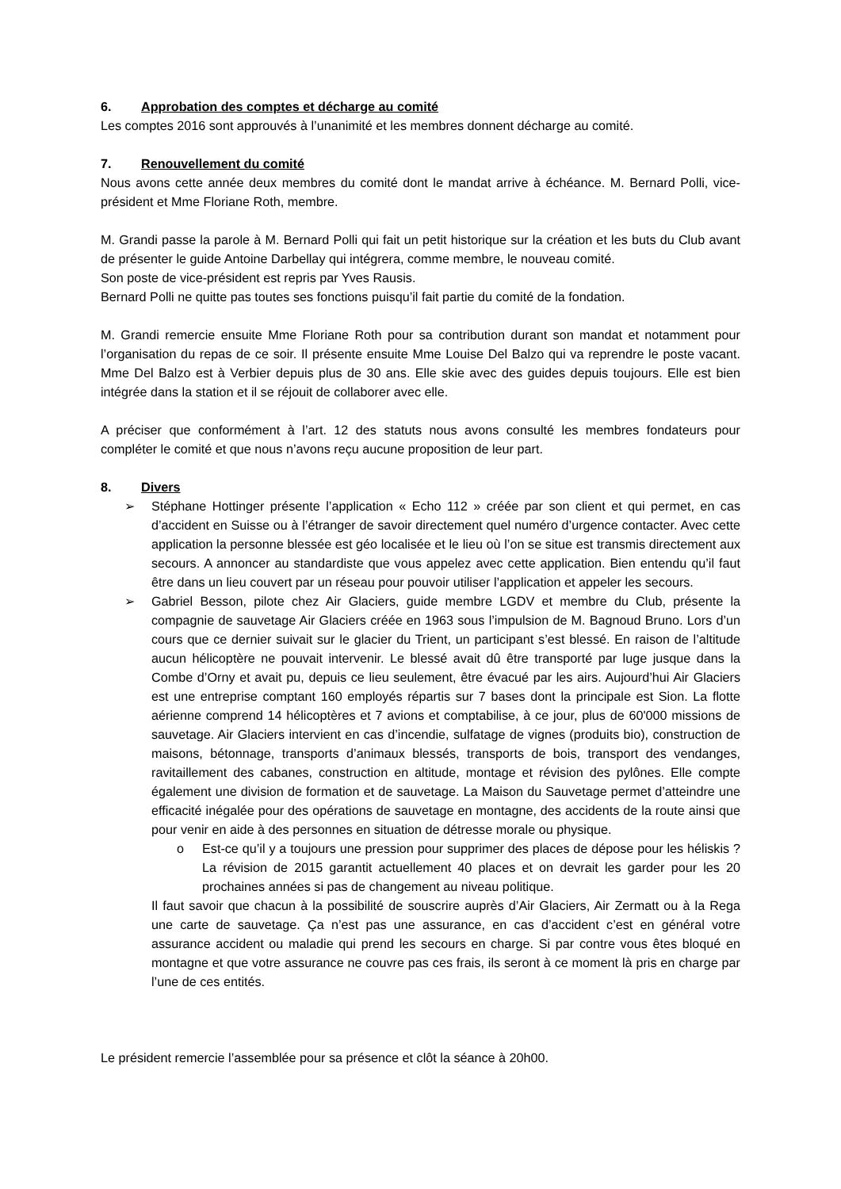6. Approbation des comptes et décharge au comité
Les comptes 2016 sont approuvés à l’unanimité et les membres donnent décharge au comité.
7. Renouvellement du comité
Nous avons cette année deux membres du comité dont le mandat arrive à échéance. M. Bernard Polli, vice-président et Mme Floriane Roth, membre.
M. Grandi passe la parole à M. Bernard Polli qui fait un petit historique sur la création et les buts du Club avant de présenter le guide Antoine Darbellay qui intégrera, comme membre, le nouveau comité.
Son poste de vice-président est repris par Yves Rausis.
Bernard Polli ne quitte pas toutes ses fonctions puisqu’il fait partie du comité de la fondation.
M. Grandi remercie ensuite Mme Floriane Roth pour sa contribution durant son mandat et notamment pour l’organisation du repas de ce soir. Il présente ensuite Mme Louise Del Balzo qui va reprendre le poste vacant. Mme Del Balzo est à Verbier depuis plus de 30 ans. Elle skie avec des guides depuis toujours. Elle est bien intégrée dans la station et il se réjouit de collaborer avec elle.
A préciser que conformément à l’art. 12 des statuts nous avons consulté les membres fondateurs pour compléter le comité et que nous n’avons reçu aucune proposition de leur part.
8. Divers
➢ Stéphane Hottinger présente l’application « Echo 112 » créée par son client et qui permet, en cas d’accident en Suisse ou à l’étranger de savoir directement quel numéro d’urgence contacter. Avec cette application la personne blessée est géo localisée et le lieu où l’on se situe est transmis directement aux secours. A annoncer au standardiste que vous appelez avec cette application. Bien entendu qu’il faut être dans un lieu couvert par un réseau pour pouvoir utiliser l’application et appeler les secours.
➢ Gabriel Besson, pilote chez Air Glaciers, guide membre LGDV et membre du Club, présente la compagnie de sauvetage Air Glaciers créée en 1963 sous l’impulsion de M. Bagnoud Bruno. Lors d’un cours que ce dernier suivait sur le glacier du Trient, un participant s’est blessé. En raison de l’altitude aucun hélicoptère ne pouvait intervenir. Le blessé avait dû être transporté par luge jusque dans la Combe d’Orny et avait pu, depuis ce lieu seulement, être évacué par les airs. Aujourd’hui Air Glaciers est une entreprise comptant 160 employés répartis sur 7 bases dont la principale est Sion. La flotte aérienne comprend 14 hélicoptères et 7 avions et comptabilise, à ce jour, plus de 60'000 missions de sauvetage. Air Glaciers intervient en cas d’incendie, sulfatage de vignes (produits bio), construction de maisons, bétonnage, transports d’animaux blessés, transports de bois, transport des vendanges, ravitaillement des cabanes, construction en altitude, montage et révision des pylônes. Elle compte également une division de formation et de sauvetage. La Maison du Sauvetage permet d’atteindre une efficacité inégalée pour des opérations de sauvetage en montagne, des accidents de la route ainsi que pour venir en aide à des personnes en situation de détresse morale ou physique.
o Est-ce qu’il y a toujours une pression pour supprimer des places de dépose pour les héliskis ? La révision de 2015 garantit actuellement 40 places et on devrait les garder pour les 20 prochaines années si pas de changement au niveau politique.
Il faut savoir que chacun à la possibilité de souscrire auprès d’Air Glaciers, Air Zermatt ou à la Rega une carte de sauvetage. Ça n’est pas une assurance, en cas d’accident c’est en général votre assurance accident ou maladie qui prend les secours en charge. Si par contre vous êtes bloqué en montagne et que votre assurance ne couvre pas ces frais, ils seront à ce moment là pris en charge par l’une de ces entités.
Le président remercie l’assemblée pour sa présence et clôt la séance à 20h00.